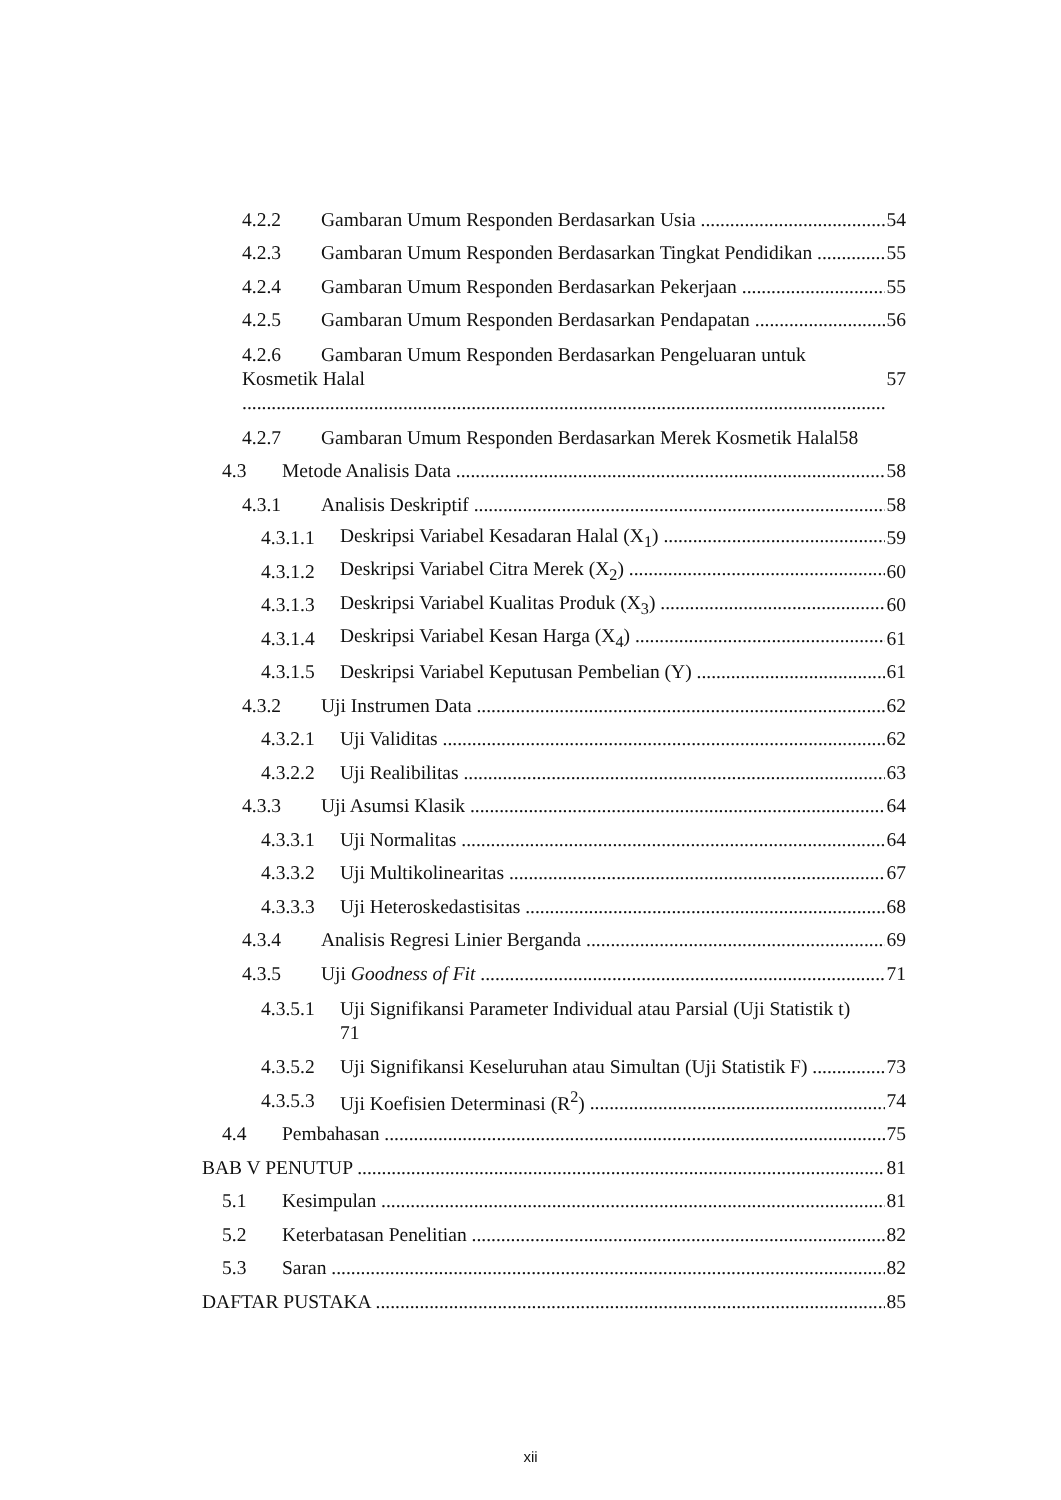4.2.2 Gambaran Umum Responden Berdasarkan Usia 54
4.2.3 Gambaran Umum Responden Berdasarkan Tingkat Pendidikan 55
4.2.4 Gambaran Umum Responden Berdasarkan Pekerjaan 55
4.2.5 Gambaran Umum Responden Berdasarkan Pendapatan 56
4.2.6 Gambaran Umum Responden Berdasarkan Pengeluaran untuk
Kosmetik Halal 57
4.2.7 Gambaran Umum Responden Berdasarkan Merek Kosmetik Halal58
4.3 Metode Analisis Data 58
4.3.1 Analisis Deskriptif 58
4.3.1.1 Deskripsi Variabel Kesadaran Halal (X<sub>1</sub>) 59
4.3.1.2 Deskripsi Variabel Citra Merek (X<sub>2</sub>) 60
4.3.1.3 Deskripsi Variabel Kualitas Produk (X<sub>3</sub>) 60
4.3.1.4 Deskripsi Variabel Kesan Harga (X<sub>4</sub>) 61
4.3.1.5 Deskripsi Variabel Keputusan Pembelian (Y) 61
4.3.2 Uji Instrumen Data 62
4.3.2.1 Uji Validitas 62
4.3.2.2 Uji Realibilitas 63
4.3.3 Uji Asumsi Klasik 64
4.3.3.1 Uji Normalitas 64
4.3.3.2 Uji Multikolinearitas 67
4.3.3.3 Uji Heteroskedastisitas 68
4.3.4 Analisis Regresi Linier Berganda 69
4.3.5 Uji Goodness of Fit 71
4.3.5.1 Uji Signifikansi Parameter Individual atau Parsial (Uji Statistik t)
71
4.3.5.2 Uji Signifikansi Keseluruhan atau Simultan (Uji Statistik F) 73
4.3.5.3 Uji Koefisien Determinasi (R<sup>2</sup>) 74
4.4 Pembahasan 75
BAB V PENUTUP 81
5.1 Kesimpulan 81
5.2 Keterbatasan Penelitian 82
5.3 Saran 82
DAFTAR PUSTAKA 85
xii